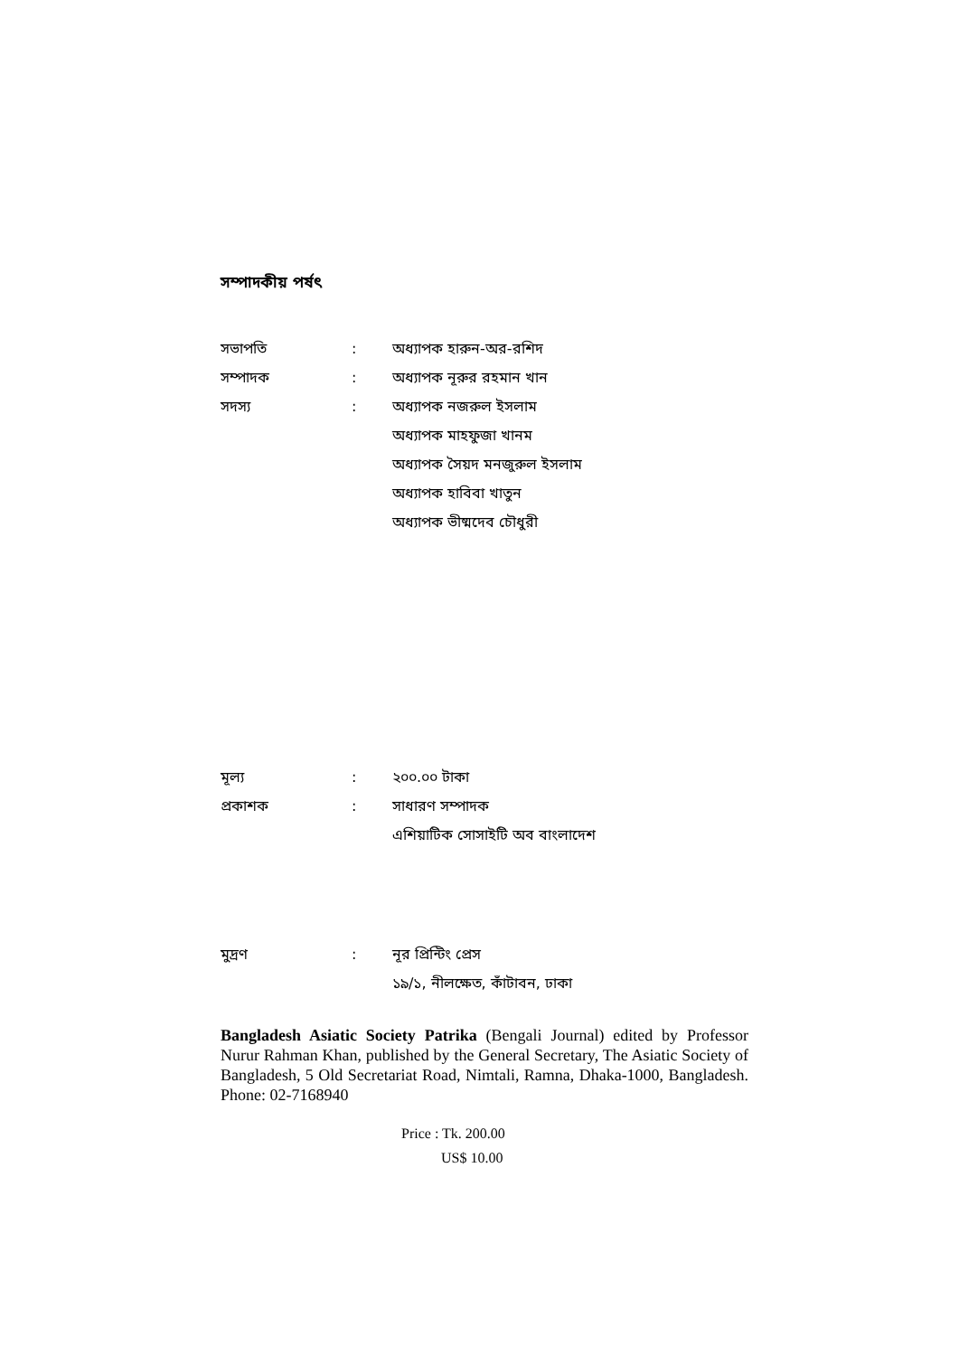সম্পাদকীয় পর্ষৎ
সভাপতি : অধ্যাপক হারুন-অর-রশিদ
সম্পাদক : অধ্যাপক নূরুর রহমান খান
সদস্য : অধ্যাপক নজরুল ইসলাম
অধ্যাপক মাহফুজা খানম
অধ্যাপক সৈয়দ মনজুরুল ইসলাম
অধ্যাপক হাবিবা খাতুন
অধ্যাপক ভীষ্মদেব চৌধুরী
মূল্য : ২০০.০০ টাকা
প্রকাশক : সাধারণ সম্পাদক
এশিয়াটিক সোসাইটি অব বাংলাদেশ
মুদ্রণ : নূর প্রিন্টিং প্রেস
১৯/১, নীলক্ষেত, কাঁটাবন, ঢাকা
Bangladesh Asiatic Society Patrika (Bengali Journal) edited by Professor Nurur Rahman Khan, published by the General Secretary, The Asiatic Society of Bangladesh, 5 Old Secretariat Road, Nimtali, Ramna, Dhaka-1000, Bangladesh. Phone: 02-7168940
Price : Tk. 200.00
US$ 10.00